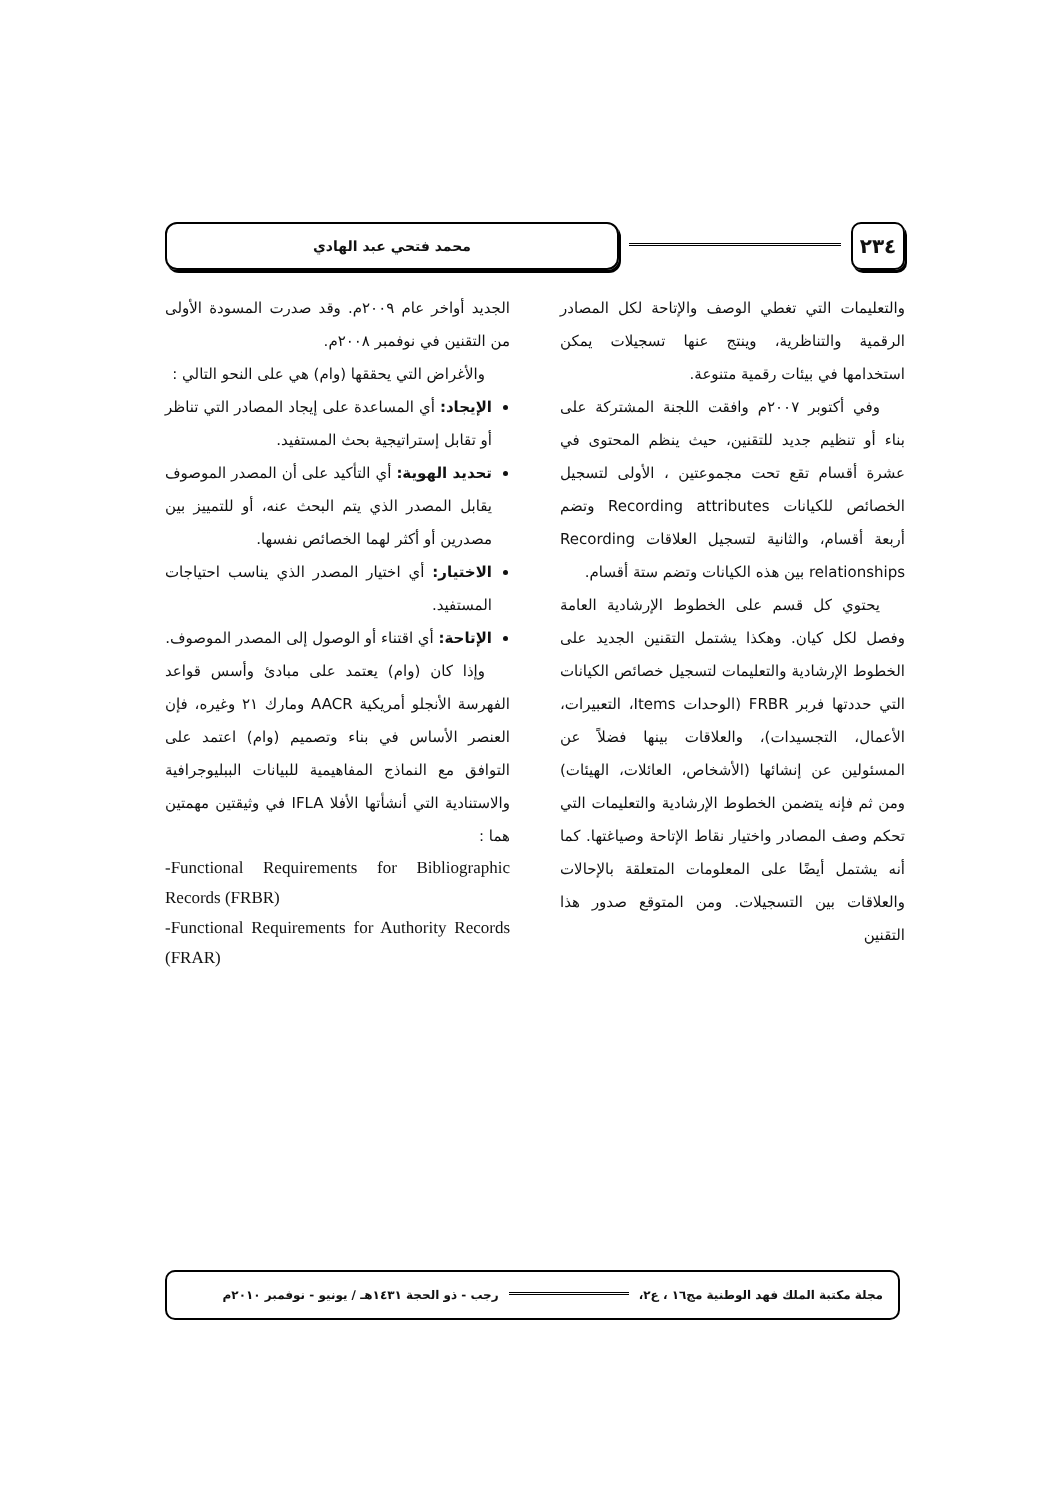٢٣٤
محمد فتحي عبد الهادي
والتعليمات التي تغطي الوصف والإتاحة لكل المصادر الرقمية والتناظرية، وينتج عنها تسجيلات يمكن استخدامها في بيئات رقمية متنوعة.
وفي أكتوبر ٢٠٠٧م وافقت اللجنة المشتركة على بناء أو تنظيم جديد للتقنين، حيث ينظم المحتوى في عشرة أقسام تقع تحت مجموعتين ، الأولى لتسجيل الخصائص للكيانات Recording attributes وتضم أربعة أقسام، والثانية لتسجيل العلاقات Recording relationships بين هذه الكيانات وتضم ستة أقسام.
يحتوي كل قسم على الخطوط الإرشادية العامة وفصل لكل كيان. وهكذا يشتمل التقنين الجديد على الخطوط الإرشادية والتعليمات لتسجيل خصائص الكيانات التي حددتها فربر FRBR (الوحدات Items، التعبيرات، الأعمال، التجسيدات)، والعلاقات بينها فضلاً عن المسئولين عن إنشائها (الأشخاص، العائلات، الهيئات) ومن ثم فإنه يتضمن الخطوط الإرشادية والتعليمات التي تحكم وصف المصادر واختيار نقاط الإتاحة وصياغتها. كما أنه يشتمل أيضًا على المعلومات المتعلقة بالإحالات والعلاقات بين التسجيلات. ومن المتوقع صدور هذا التقنين
الجديد أواخر عام ٢٠٠٩م. وقد صدرت المسودة الأولى من التقنين في نوفمبر ٢٠٠٨م.
والأغراض التي يحققها (وام) هي على النحو التالي :
الإيجاد: أي المساعدة على إيجاد المصادر التي تناظر أو تقابل إستراتيجية بحث المستفيد.
تحديد الهوية: أي التأكيد على أن المصدر الموصوف يقابل المصدر الذي يتم البحث عنه، أو للتمييز بين مصدرين أو أكثر لهما الخصائص نفسها.
الاختيار: أي اختيار المصدر الذي يناسب احتياجات المستفيد.
الإتاحة: أي اقتناء أو الوصول إلى المصدر الموصوف.
وإذا كان (وام) يعتمد على مبادئ وأسس قواعد الفهرسة الأنجلو أمريكية AACR ومارك ٢١ وغيره، فإن العنصر الأساس في بناء وتصميم (وام) اعتمد على التوافق مع النماذج المفاهيمية للبيانات الببليوجرافية والاستنادية التي أنشأتها الأفلا IFLA في وثيقتين مهمتين هما :
-Functional Requirements for Bibliographic Records (FRBR)
-Functional Requirements for Authority Records (FRAR)
مجلة مكتبة الملك فهد الوطنية مج١٦ ، ع٢،
رجب - ذو الحجة ١٤٣١هـ / يونيو - نوفمبر ٢٠١٠م